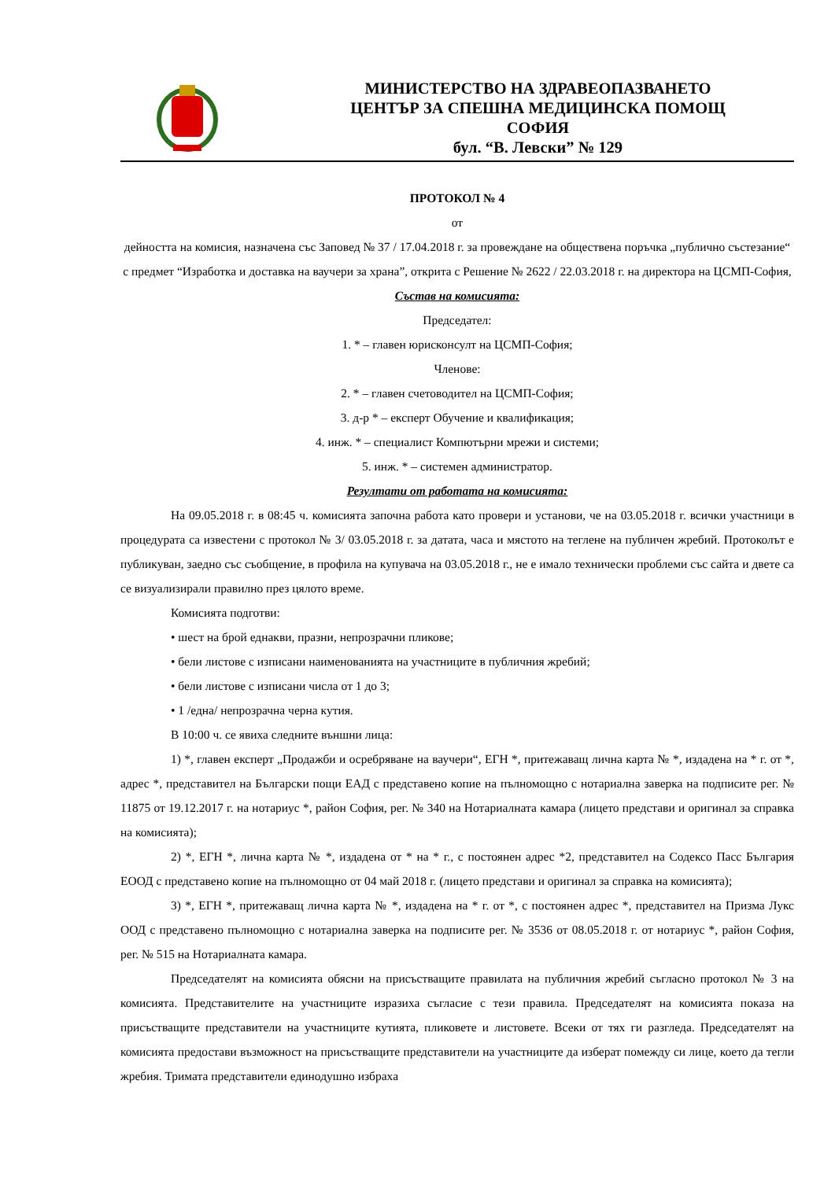МИНИСТЕРСТВО НА ЗДРАВЕОПАЗВАНЕТО
ЦЕНТЪР ЗА СПЕШНА МЕДИЦИНСКА ПОМОЩ
СОФИЯ
бул. “В. Левски” № 129
ПРОТОКОЛ № 4
от
дейността на комисия, назначена със Заповед № 37 / 17.04.2018 г. за провеждане на обществена поръчка „публично състезание“ с предмет “Изработка и доставка на ваучери за храна”, открита с Решение № 2622 / 22.03.2018 г. на директора на ЦСМП-София,
Състав на комисията:
Председател:
1. * – главен юрисконсулт на ЦСМП-София;
Членове:
2. * – главен счетоводител на ЦСМП-София;
3. д-р * – експерт Обучение и квалификация;
4. инж. * – специалист Компютърни мрежи и системи;
5. инж. * – системен администратор.
Резултати от работата на комисията:
На 09.05.2018 г. в 08:45 ч. комисията започна работа като провери и установи, че на 03.05.2018 г. всички участници в процедурата са известени с протокол № 3/ 03.05.2018 г. за датата, часа и мястото на теглене на публичен жребий. Протоколът е публикуван, заедно със съобщение, в профила на купувача на 03.05.2018 г., не е имало технически проблеми със сайта и двете са се визуализирали правилно през цялото време.
Комисията подготви:
• шест на брой еднакви, празни, непрозрачни пликове;
• бели листове с изписани наименованията на участниците в публичния жребий;
• бели листове с изписани числа от 1 до 3;
• 1 /една/ непрозрачна черна кутия.
В 10:00 ч. се явиха следните външни лица:
1) *, главен експерт „Продажби и осребряване на ваучери“, ЕГН *, притежаващ лична карта № *, издадена на * г. от *, адрес *, представител на Български пощи ЕАД с представено копие на пълномощно с нотариална заверка на подписите рег. № 11875 от 19.12.2017 г. на нотариус *, район София, рег. № 340 на Нотариалната камара (лицето представи и оригинал за справка на комисията);
2) *, ЕГН *, лична карта № *, издадена от * на * г., с постоянен адрес *2, представител на Содексо Пасс България ЕООД с представено копие на пълномощно от 04 май 2018 г. (лицето представи и оригинал за справка на комисията);
3) *, ЕГН *, притежаващ лична карта № *, издадена на * г. от *, с постоянен адрес *, представител на Призма Лукс ООД с представено пълномощно с нотариална заверка на подписите рег. № 3536 от 08.05.2018 г. от нотариус *, район София, рег. № 515 на Нотариалната камара.
Председателят на комисията обясни на присъстващите правилата на публичния жребий съгласно протокол № 3 на комисията. Представителите на участниците изразиха съгласие с тези правила. Председателят на комисията показа на присъстващите представители на участниците кутията, пликовете и листовете. Всеки от тях ги разгледа. Председателят на комисията предостави възможност на присъстващите представители на участниците да изберат помежду си лице, което да тегли жребия. Тримата представители единодушно избраха